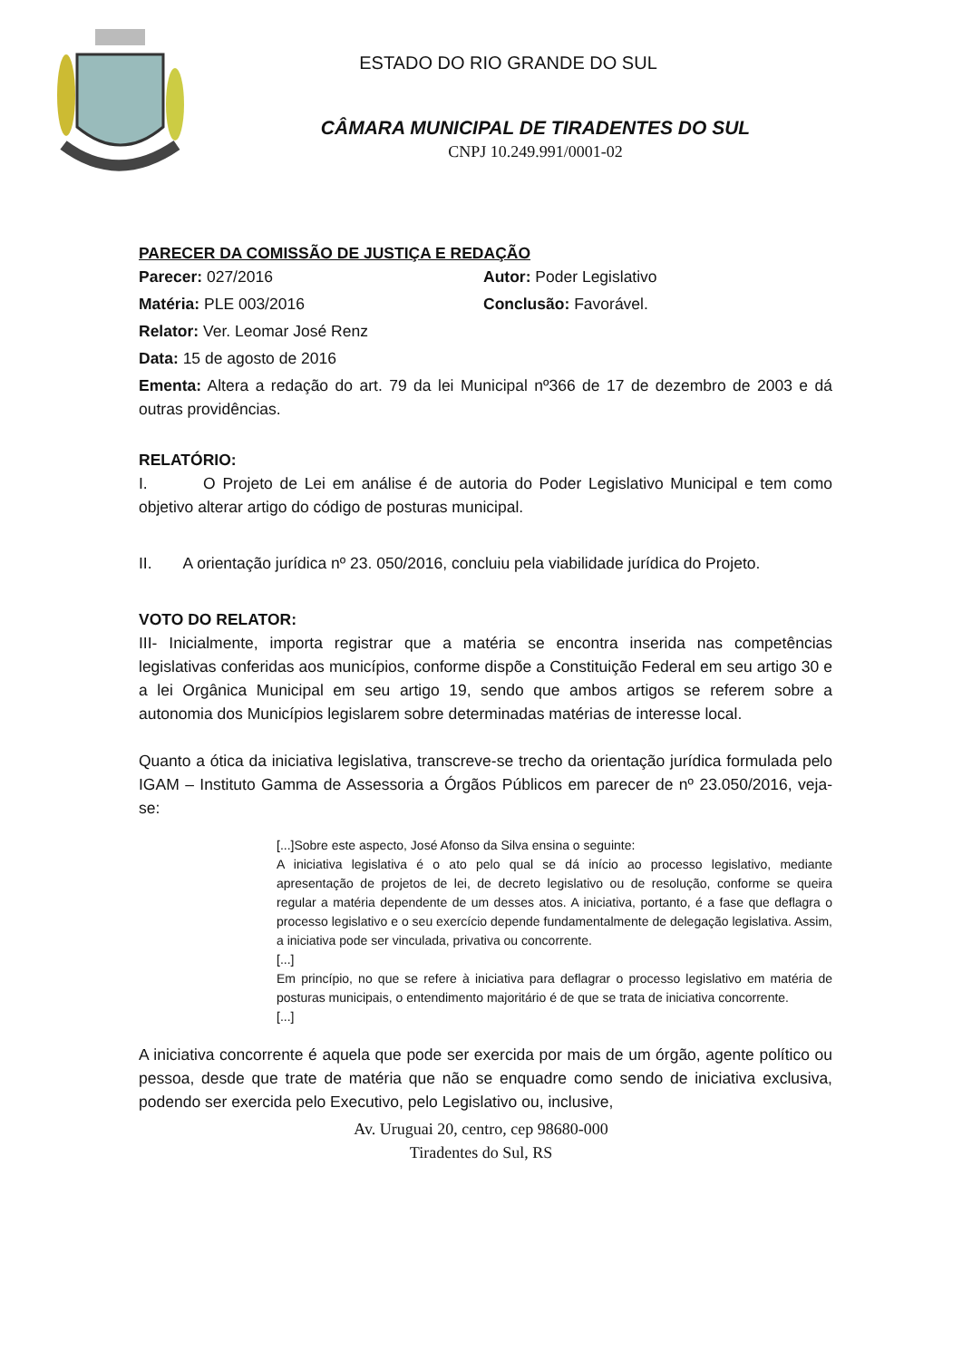ESTADO DO RIO GRANDE DO SUL
CÂMARA MUNICIPAL DE TIRADENTES DO SUL
CNPJ 10.249.991/0001-02
PARECER DA COMISSÃO DE JUSTIÇA E REDAÇÃO
Parecer: 027/2016 Autor: Poder Legislativo
Matéria: PLE 003/2016 Conclusão: Favorável.
Relator: Ver. Leomar José Renz
Data: 15 de agosto de 2016
Ementa: Altera a redação do art. 79 da lei Municipal nº366 de 17 de dezembro de 2003 e dá outras providências.
RELATÓRIO:
I. O Projeto de Lei em análise é de autoria do Poder Legislativo Municipal e tem como objetivo alterar artigo do código de posturas municipal.
II. A orientação jurídica nº 23. 050/2016, concluiu pela viabilidade jurídica do Projeto.
VOTO DO RELATOR:
III- Inicialmente, importa registrar que a matéria se encontra inserida nas competências legislativas conferidas aos municípios, conforme dispõe a Constituição Federal em seu artigo 30 e a lei Orgânica Municipal em seu artigo 19, sendo que ambos artigos se referem sobre a autonomia dos Municípios legislarem sobre determinadas matérias de interesse local.
Quanto a ótica da iniciativa legislativa, transcreve-se trecho da orientação jurídica formulada pelo IGAM – Instituto Gamma de Assessoria a Órgãos Públicos em parecer de nº 23.050/2016, veja-se:
[...]Sobre este aspecto, José Afonso da Silva ensina o seguinte:
A iniciativa legislativa é o ato pelo qual se dá início ao processo legislativo, mediante apresentação de projetos de lei, de decreto legislativo ou de resolução, conforme se queira regular a matéria dependente de um desses atos. A iniciativa, portanto, é a fase que deflagra o processo legislativo e o seu exercício depende fundamentalmente de delegação legislativa. Assim, a iniciativa pode ser vinculada, privativa ou concorrente.
[...]
Em princípio, no que se refere à iniciativa para deflagrar o processo legislativo em matéria de posturas municipais, o entendimento majoritário é de que se trata de iniciativa concorrente.
[...]
A iniciativa concorrente é aquela que pode ser exercida por mais de um órgão, agente político ou pessoa, desde que trate de matéria que não se enquadre como sendo de iniciativa exclusiva, podendo ser exercida pelo Executivo, pelo Legislativo ou, inclusive,
Av. Uruguai 20, centro, cep 98680-000
Tiradentes do Sul, RS